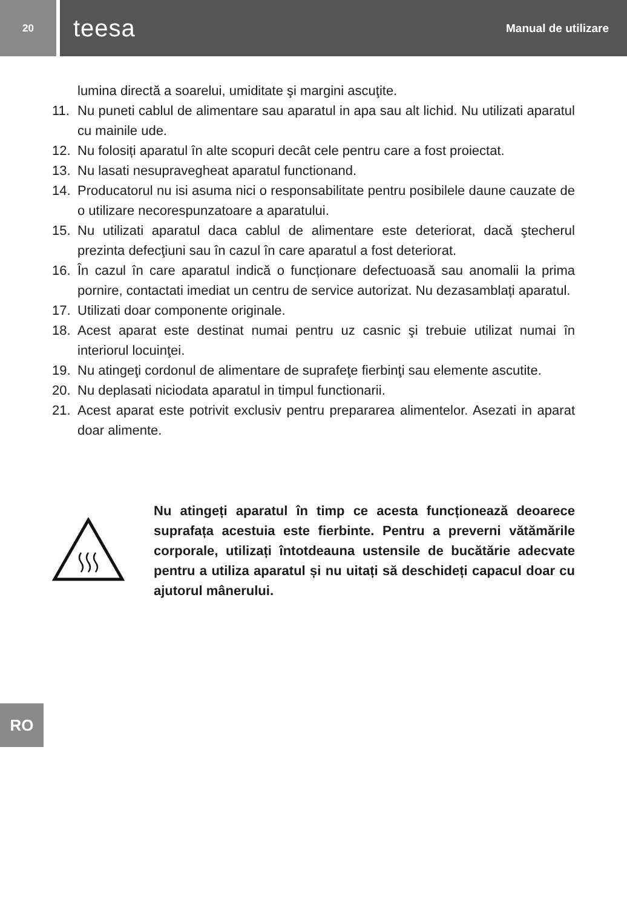20
teesa Manual de utilizare
lumina directă a soarelui, umiditate şi margini ascuţite.
11. Nu puneti cablul de alimentare sau aparatul in apa sau alt lichid. Nu utilizati aparatul cu mainile ude.
12. Nu folosiți aparatul în alte scopuri decât cele pentru care a fost proiectat.
13. Nu lasati nesupravegheat aparatul functionand.
14. Producatorul nu isi asuma nici o responsabilitate pentru posibilele daune cauzate de o utilizare necorespunzatoare a aparatului.
15. Nu utilizati aparatul daca cablul de alimentare este deteriorat, dacă ştecherul prezinta defecţiuni sau în cazul în care aparatul a fost deteriorat.
16. În cazul în care aparatul indică o funcționare defectuoasă sau anomalii la prima pornire, contactati imediat un centru de service autorizat. Nu dezasamblați aparatul.
17. Utilizati doar componente originale.
18. Acest aparat este destinat numai pentru uz casnic şi trebuie utilizat numai în interiorul locuinţei.
19. Nu atingeţi cordonul de alimentare de suprafeţe fierbinţi sau elemente ascutite.
20. Nu deplasati niciodata aparatul in timpul functionarii.
21. Acest aparat este potrivit exclusiv pentru prepararea alimentelor. Asezati in aparat doar alimente.
Nu atingeți aparatul în timp ce acesta funcționează deoarece suprafața acestuia este fierbinte. Pentru a preverni vătămările corporale, utilizați întotdeauna ustensile de bucătărie adecvate pentru a utiliza aparatul și nu uitați să deschideți capacul doar cu ajutorul mânerului.
RO